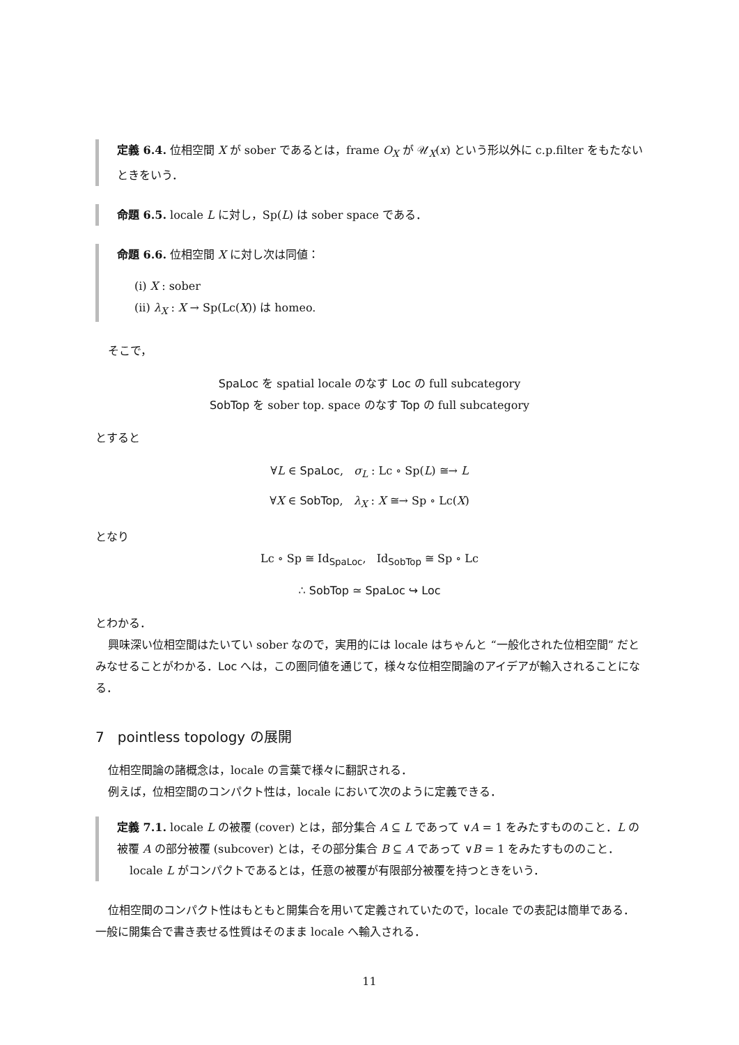定義 6.4. 位相空間 X が sober であるとは，frame O<sub>X</sub> が 𝒰<sub>X</sub>(x) という形以外に c.p.filter をもたないときをいう．
命題 6.5. locale L に対し，Sp(L) は sober space である．
命題 6.6. 位相空間 X に対し次は同値：
(i) X : sober
(ii) λ<sub>X</sub> : X → Sp(Lc(X)) は homeo.
そこで，
SpaLoc を spatial locale のなす Loc の full subcategory
SobTop を sober top. space のなす Top の full subcategory
とすると
∀L ∈ SpaLoc, σ<sub>L</sub> : Lc ∘ Sp(L) ≅→ L
∀X ∈ SobTop, λ<sub>X</sub> : X ≅→ Sp ∘ Lc(X)
となり
Lc ∘ Sp ≅ Id<sub>SpaLoc</sub>, Id<sub>SobTop</sub> ≅ Sp ∘ Lc
∴ SobTop ≃ SpaLoc ↪ Loc
とわかる．
興味深い位相空間はたいてい sober なので，実用的には locale はちゃんと “一般化された位相空間” だとみなせることがわかる．Loc へは，この圏同値を通じて，様々な位相空間論のアイデアが輸入されることになる．
7 pointless topology の展開
位相空間論の諸概念は，locale の言葉で様々に翻訳される．
例えば，位相空間のコンパクト性は，locale において次のように定義できる．
定義 7.1. locale L の被覆 (cover) とは，部分集合 A ⊆ L であって ∨A = 1 をみたすもののこと．L の被覆 A の部分被覆 (subcover) とは，その部分集合 B ⊆ A であって ∨B = 1 をみたすもののこと．
locale L がコンパクトであるとは，任意の被覆が有限部分被覆を持つときをいう．
位相空間のコンパクト性はもともと開集合を用いて定義されていたので，locale での表記は簡単である．一般に開集合で書き表せる性質はそのまま locale へ輸入される．
11